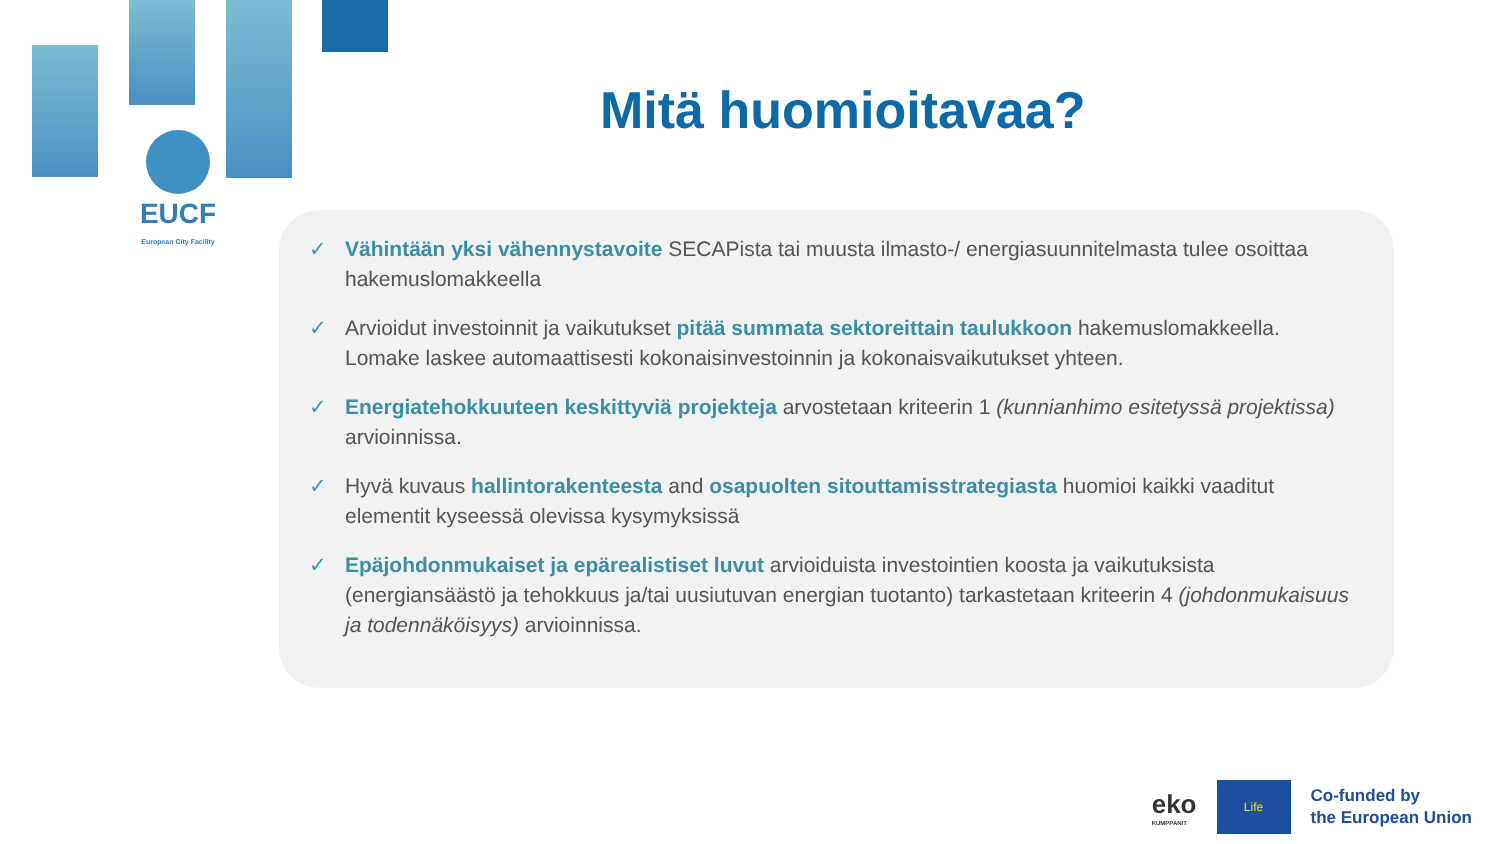EUCF
European City Facility
Mitä huomioitavaa?
✓ Vähintään yksi vähennystavoite SECAPista tai muusta ilmasto-/ energiasuunnitelmasta tulee osoittaa hakemuslomakkeella
✓ Arvioidut investoinnit ja vaikutukset pitää summata sektoreittain taulukkoon hakemuslomakkeella. Lomake laskee automaattisesti kokonaisinvestoinnin ja kokonaisvaikutukset yhteen.
✓ Energiatehokkuuteen keskittyviä projekteja arvostetaan kriteerin 1 (kunnianhimo esitetyssä projektissa) arvioinnissa.
✓ Hyvä kuvaus hallintorakenteesta and osapuolten sitouttamisstrategiasta huomioi kaikki vaaditut elementit kyseessä olevissa kysymyksissä
✓ Epäjohdonmukaiset ja epärealistiset luvut arvioiduista investointien koosta ja vaikutuksista (energiansäästö ja tehokkuus ja/tai uusiutuvan energian tuotanto) tarkastetaan kriteerin 4 (johdonmukaisuus ja todennäköisyys) arvioinnissa.
eko
KUMPPANIT
Life
Co-funded by
the European Union